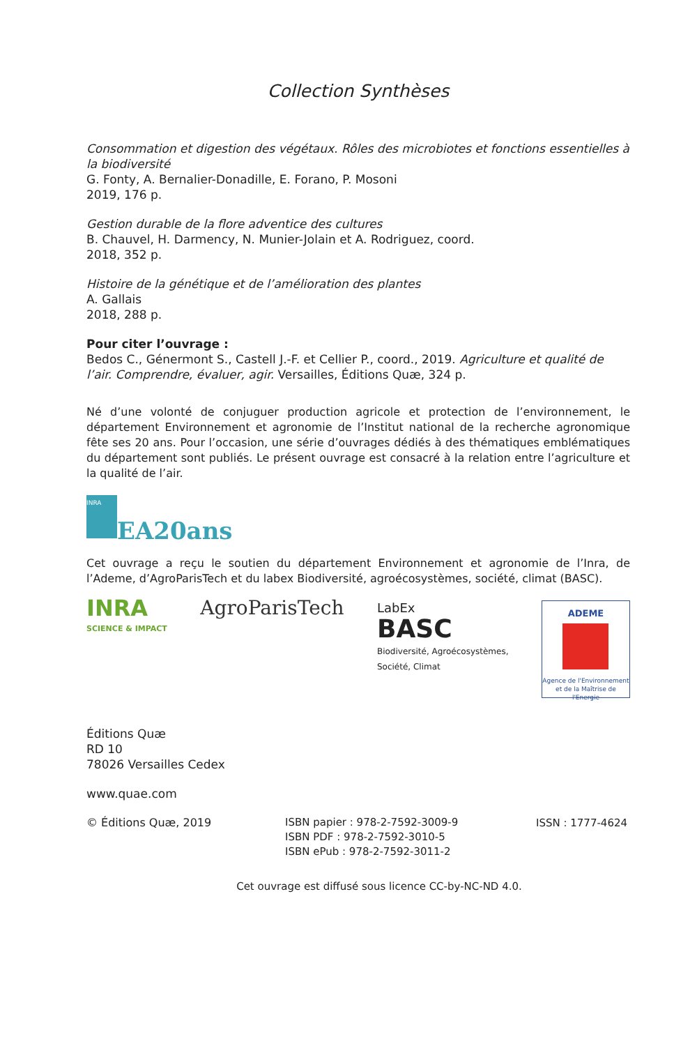Collection Synthèses
Consommation et digestion des végétaux. Rôles des microbiotes et fonctions essentielles à la biodiversité
G. Fonty, A. Bernalier-Donadille, E. Forano, P. Mosoni
2019, 176 p.
Gestion durable de la flore adventice des cultures
B. Chauvel, H. Darmency, N. Munier-Jolain et A. Rodriguez, coord.
2018, 352 p.
Histoire de la génétique et de l’amélioration des plantes
A. Gallais
2018, 288 p.
Pour citer l’ouvrage :
Bedos C., Génermont S., Castell J.-F. et Cellier P., coord., 2019. Agriculture et qualité de l’air. Comprendre, évaluer, agir. Versailles, Éditions Quæ, 324 p.
Né d’une volonté de conjuguer production agricole et protection de l’environnement, le département Environnement et agronomie de l’Institut national de la recherche agronomique fête ses 20 ans. Pour l’occasion, une série d’ouvrages dédiés à des thématiques emblématiques du département sont publiés. Le présent ouvrage est consacré à la relation entre l’agriculture et la qualité de l’air.
INRA
EA20ans
Cet ouvrage a reçu le soutien du département Environnement et agronomie de l’Inra, de l’Ademe, d’AgroParisTech et du labex Biodiversité, agroécosystèmes, société, climat (BASC).
INRA
SCIENCE & IMPACT
AgroParisTech
LabEx
BASC
Biodiversité, Agroécosystèmes,
Société, Climat
ADEME
Agence de l'Environnement
et de la Maîtrise de l'Energie
Éditions Quæ
RD 10
78026 Versailles Cedex
www.quae.com
© Éditions Quæ, 2019
ISBN papier : 978-2-7592-3009-9
ISBN PDF : 978-2-7592-3010-5
ISBN ePub : 978-2-7592-3011-2
ISSN : 1777-4624
Cet ouvrage est diffusé sous licence CC-by-NC-ND 4.0.